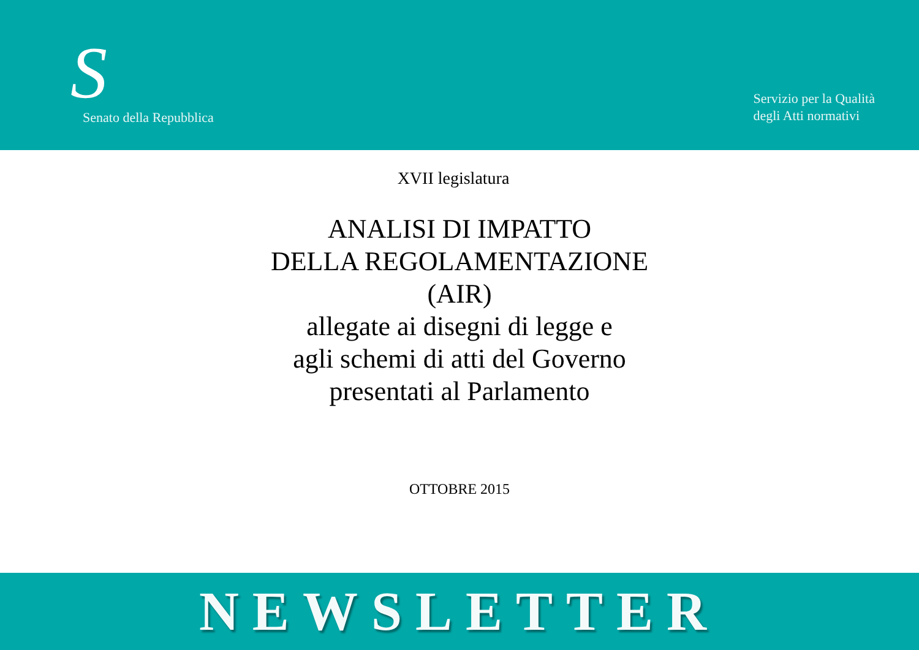S
Senato della Repubblica
Servizio per la Qualità
degli Atti normativi
XVII legislatura
ANALISI DI IMPATTO
DELLA REGOLAMENTAZIONE
(AIR)
allegate ai disegni di legge e
agli schemi di atti del Governo
presentati al Parlamento
OTTOBRE 2015
NEWSLETTER